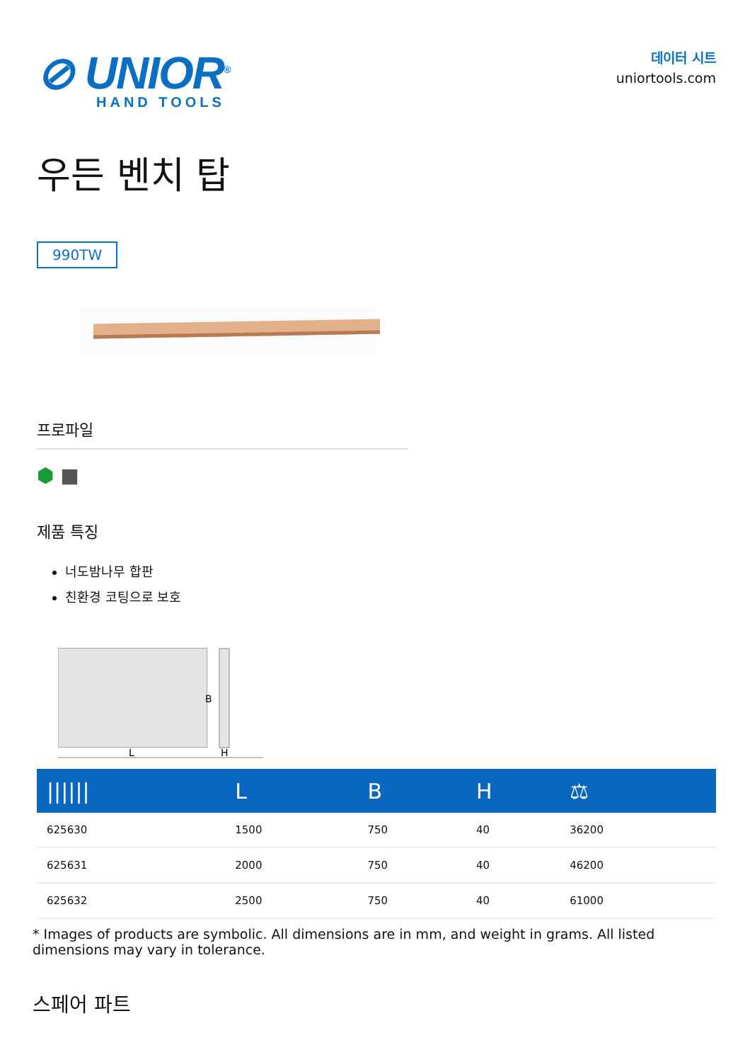⊘ UNIOR<sup>®</sup>
HAND TOOLS
데이터 시트
uniortools.com
우든 벤치 탑
990TW
프로파일
⬢ ■
제품 특징
너도밤나무 합판
친환경 코팅으로 보호
B
L
H
| ////// | L | B | H | ⚖ |
| --- | --- | --- | --- | --- |
| 625630 | 1500 | 750 | 40 | 36200 |
| 625631 | 2000 | 750 | 40 | 46200 |
| 625632 | 2500 | 750 | 40 | 61000 |
* Images of products are symbolic. All dimensions are in mm, and weight in grams. All listed dimensions may vary in tolerance.
스페어 파트